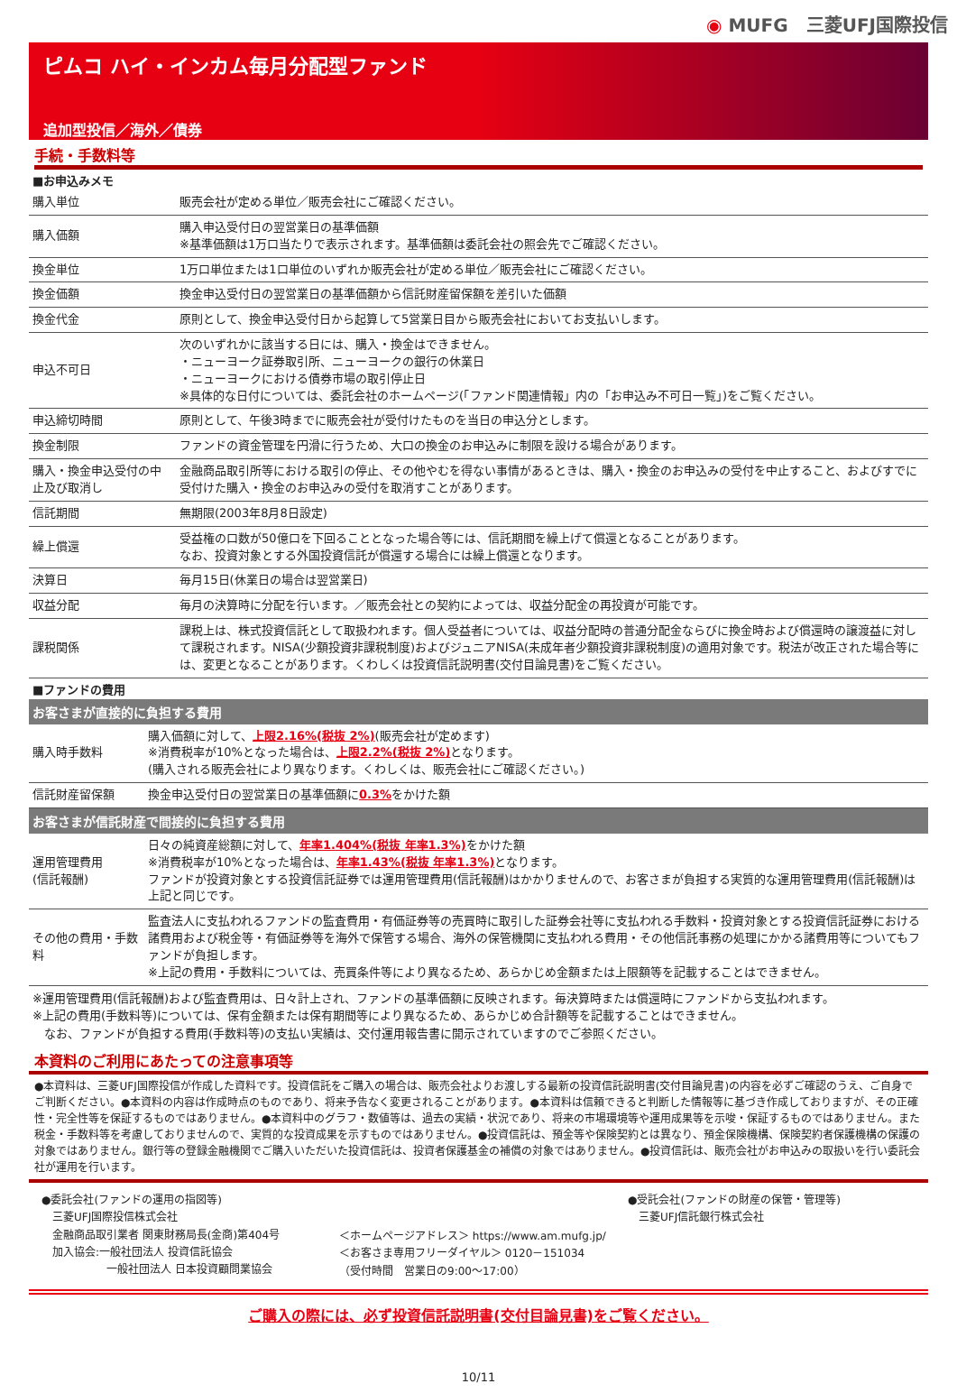◉ MUFG　三菱UFJ国際投信
ピムコ ハイ・インカム毎月分配型ファンド
追加型投信／海外／債券
手続・手数料等
■お申込みメモ
| 購入単位 | 販売会社が定める単位／販売会社にご確認ください。 |
| 購入価額 | 購入申込受付日の翌営業日の基準価額 ※基準価額は1万口当たりで表示されます。基準価額は委託会社の照会先でご確認ください。 |
| 換金単位 | 1万口単位または1口単位のいずれか販売会社が定める単位／販売会社にご確認ください。 |
| 換金価額 | 換金申込受付日の翌営業日の基準価額から信託財産留保額を差引いた価額 |
| 換金代金 | 原則として、換金申込受付日から起算して5営業日目から販売会社においてお支払いします。 |
| 申込不可日 | 次のいずれかに該当する日には、購入・換金はできません。 ・ニューヨーク証券取引所、ニューヨークの銀行の休業日 ・ニューヨークにおける債券市場の取引停止日 ※具体的な日付については、委託会社のホームページ(「ファンド関連情報」内の「お申込み不可日一覧」)をご覧ください。 |
| 申込締切時間 | 原則として、午後3時までに販売会社が受付けたものを当日の申込分とします。 |
| 換金制限 | ファンドの資金管理を円滑に行うため、大口の換金のお申込みに制限を設ける場合があります。 |
| 購入・換金申込受付の中止及び取消し | 金融商品取引所等における取引の停止、その他やむを得ない事情があるときは、購入・換金のお申込みの受付を中止すること、およびすでに受付けた購入・換金のお申込みの受付を取消すことがあります。 |
| 信託期間 | 無期限(2003年8月8日設定) |
| 繰上償還 | 受益権の口数が50億口を下回ることとなった場合等には、信託期間を繰上げて償還となることがあります。 なお、投資対象とする外国投資信託が償還する場合には繰上償還となります。 |
| 決算日 | 毎月15日(休業日の場合は翌営業日) |
| 収益分配 | 毎月の決算時に分配を行います。／販売会社との契約によっては、収益分配金の再投資が可能です。 |
| 課税関係 | 課税上は、株式投資信託として取扱われます。個人受益者については、収益分配時の普通分配金ならびに換金時および償還時の譲渡益に対して課税されます。NISA(少額投資非課税制度)およびジュニアNISA(未成年者少額投資非課税制度)の適用対象です。税法が改正された場合等には、変更となることがあります。くわしくは投資信託説明書(交付目論見書)をご覧ください。 |
■ファンドの費用
お客さまが直接的に負担する費用
| 購入時手数料 | 購入価額に対して、 上限2.16%(税抜 2%) (販売会社が定めます) ※消費税率が10%となった場合は、 上限2.2%(税抜 2%) となります。 (購入される販売会社により異なります。くわしくは、販売会社にご確認ください。) |
| 信託財産留保額 | 換金申込受付日の翌営業日の基準価額に 0.3% をかけた額 |
お客さまが信託財産で間接的に負担する費用
| 運用管理費用 (信託報酬) | 日々の純資産総額に対して、 年率1.404%(税抜 年率1.3%) をかけた額 ※消費税率が10%となった場合は、 年率1.43%(税抜 年率1.3%) となります。 ファンドが投資対象とする投資信託証券では運用管理費用(信託報酬)はかかりませんので、お客さまが負担する実質的な運用管理費用(信託報酬)は上記と同じです。 |
| その他の費用・手数料 | 監査法人に支払われるファンドの監査費用・有価証券等の売買時に取引した証券会社等に支払われる手数料・投資対象とする投資信託証券における諸費用および税金等・有価証券等を海外で保管する場合、海外の保管機関に支払われる費用・その他信託事務の処理にかかる諸費用等についてもファンドが負担します。 ※上記の費用・手数料については、売買条件等により異なるため、あらかじめ金額または上限額等を記載することはできません。 |
※運用管理費用(信託報酬)および監査費用は、日々計上され、ファンドの基準価額に反映されます。毎決算時または償還時にファンドから支払われます。
※上記の費用(手数料等)については、保有金額または保有期間等により異なるため、あらかじめ合計額等を記載することはできません。
　なお、ファンドが負担する費用(手数料等)の支払い実績は、交付運用報告書に開示されていますのでご参照ください。
本資料のご利用にあたっての注意事項等
●本資料は、三菱UFJ国際投信が作成した資料です。投資信託をご購入の場合は、販売会社よりお渡しする最新の投資信託説明書(交付目論見書)の内容を必ずご確認のうえ、ご自身でご判断ください。●本資料の内容は作成時点のものであり、将来予告なく変更されることがあります。●本資料は信頼できると判断した情報等に基づき作成しておりますが、その正確性・完全性等を保証するものではありません。●本資料中のグラフ・数値等は、過去の実績・状況であり、将来の市場環境等や運用成果等を示唆・保証するものではありません。また税金・手数料等を考慮しておりませんので、実質的な投資成果を示すものではありません。●投資信託は、預金等や保険契約とは異なり、預金保険機構、保険契約者保護機構の保護の対象ではありません。銀行等の登録金融機関でご購入いただいた投資信託は、投資者保護基金の補償の対象ではありません。●投資信託は、販売会社がお申込みの取扱いを行い委託会社が運用を行います。
●委託会社(ファンドの運用の指図等)
　三菱UFJ国際投信株式会社
　金融商品取引業者 関東財務局長(金商)第404号
　加入協会:一般社団法人 投資信託協会
　　　　　　一般社団法人 日本投資顧問業協会
＜ホームページアドレス＞ https://www.am.mufg.jp/
＜お客さま専用フリーダイヤル＞ 0120－151034
（受付時間　営業日の9:00～17:00）
●受託会社(ファンドの財産の保管・管理等)
　三菱UFJ信託銀行株式会社
ご購入の際には、必ず投資信託説明書(交付目論見書)をご覧ください。
10/11